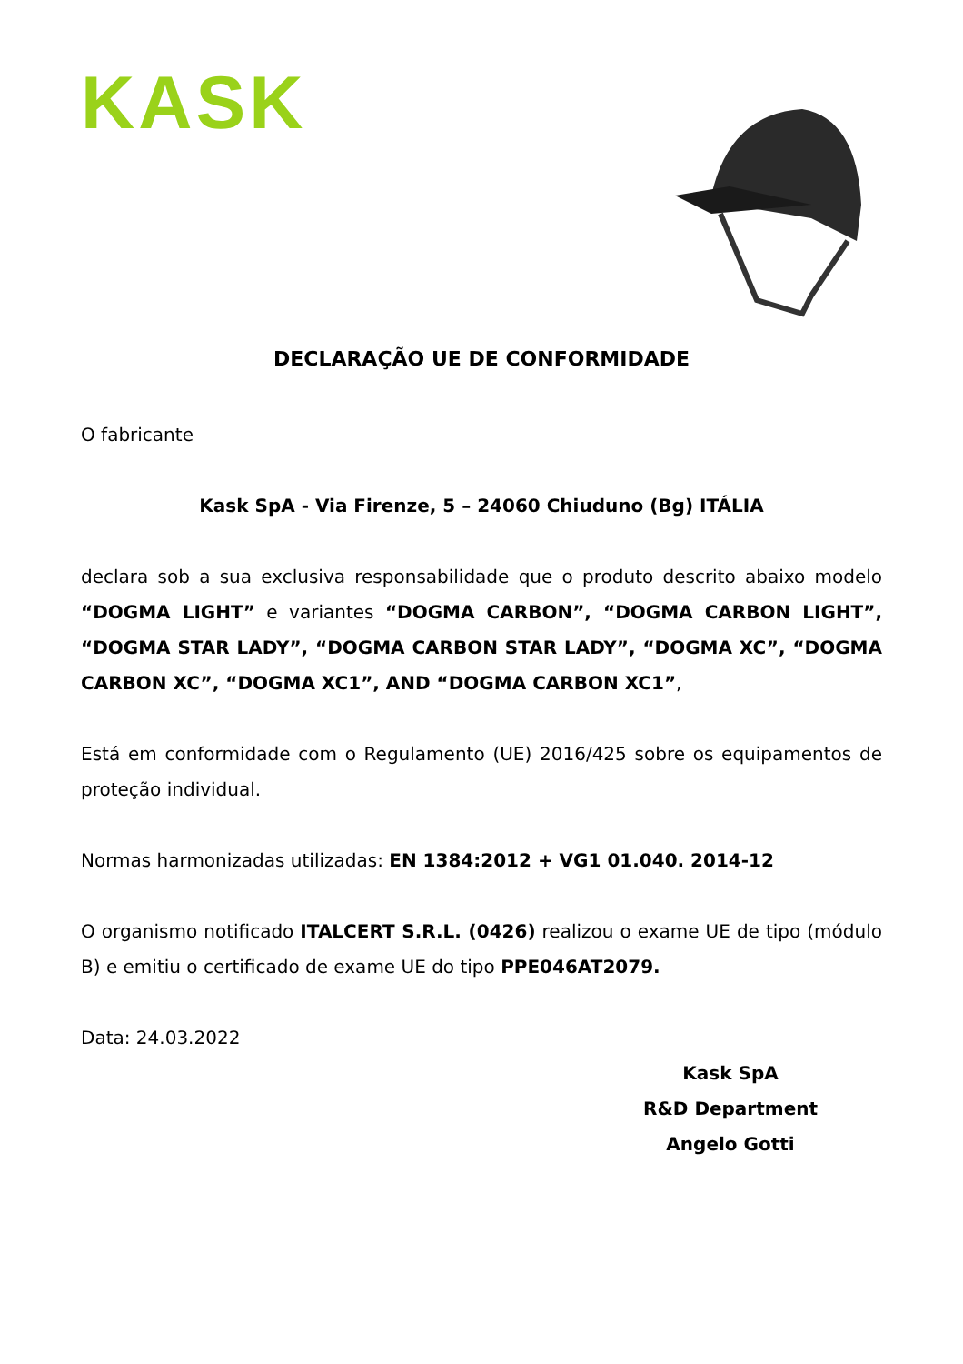KASK
DECLARAÇÃO UE DE CONFORMIDADE
O fabricante
Kask SpA - Via Firenze, 5 – 24060 Chiuduno (Bg) ITÁLIA
declara sob a sua exclusiva responsabilidade que o produto descrito abaixo modelo “DOGMA LIGHT” e variantes “DOGMA CARBON”, “DOGMA CARBON LIGHT”, “DOGMA STAR LADY”, “DOGMA CARBON STAR LADY”, “DOGMA XC”, “DOGMA CARBON XC”, “DOGMA XC1”, AND “DOGMA CARBON XC1”,
Está em conformidade com o Regulamento (UE) 2016/425 sobre os equipamentos de proteção individual.
Normas harmonizadas utilizadas: EN 1384:2012 + VG1 01.040. 2014-12
O organismo notificado ITALCERT S.R.L. (0426) realizou o exame UE de tipo (módulo B) e emitiu o certificado de exame UE do tipo PPE046AT2079.
Data: 24.03.2022
Kask SpA
R&D Department
Angelo Gotti